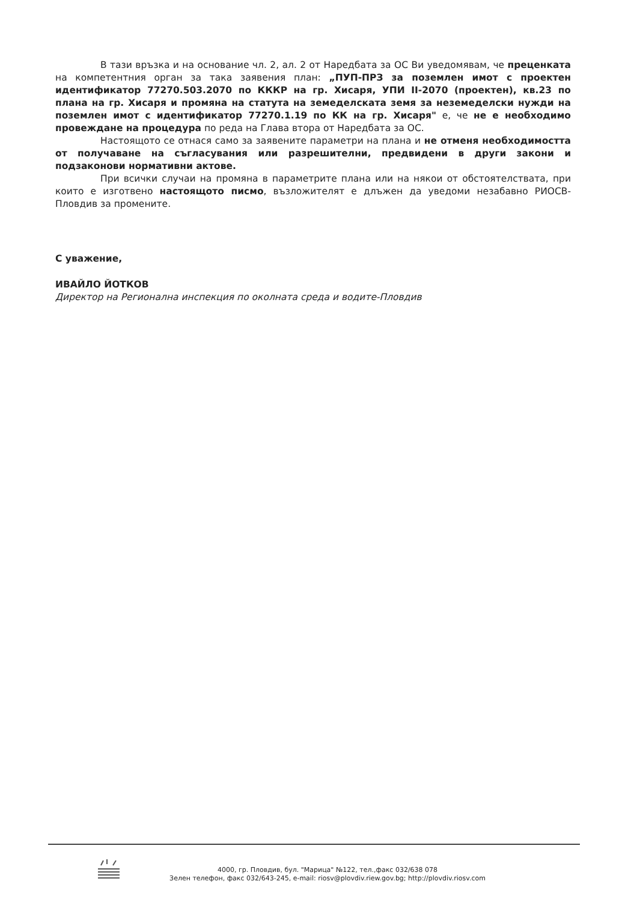В тази връзка и на основание чл. 2, ал. 2 от Наредбата за ОС Ви уведомявам, че преценката на компетентния орган за така заявения план: „ПУП-ПРЗ за поземлен имот с проектен идентификатор 77270.503.2070 по КККР на гр. Хисаря, УПИ II-2070 (проектен), кв.23 по плана на гр. Хисаря и промяна на статута на земеделската земя за неземеделски нужди на поземлен имот с идентификатор 77270.1.19 по КК на гр. Хисаря" е, че не е необходимо провеждане на процедура по реда на Глава втора от Наредбата за ОС.
Настоящото се отнася само за заявените параметри на плана и не отменя необходимостта от получаване на съгласувания или разрешителни, предвидени в други закони и подзаконови нормативни актове.
При всички случаи на промяна в параметрите плана или на някои от обстоятелствата, при които е изготвено настоящото писмо, възложителят е длъжен да уведоми незабавно РИОСВ-Пловдив за промените.
С уважение,
ИВАЙЛО ЙОТКОВ
Директор на Регионална инспекция по околната среда и водите-Пловдив
4000, гр. Пловдив, бул. "Марица" №122, тел.,факс 032/638 078
Зелен телефон, факс 032/643-245, e-mail: riosv@plovdiv.riew.gov.bg; http://plovdiv.riosv.com